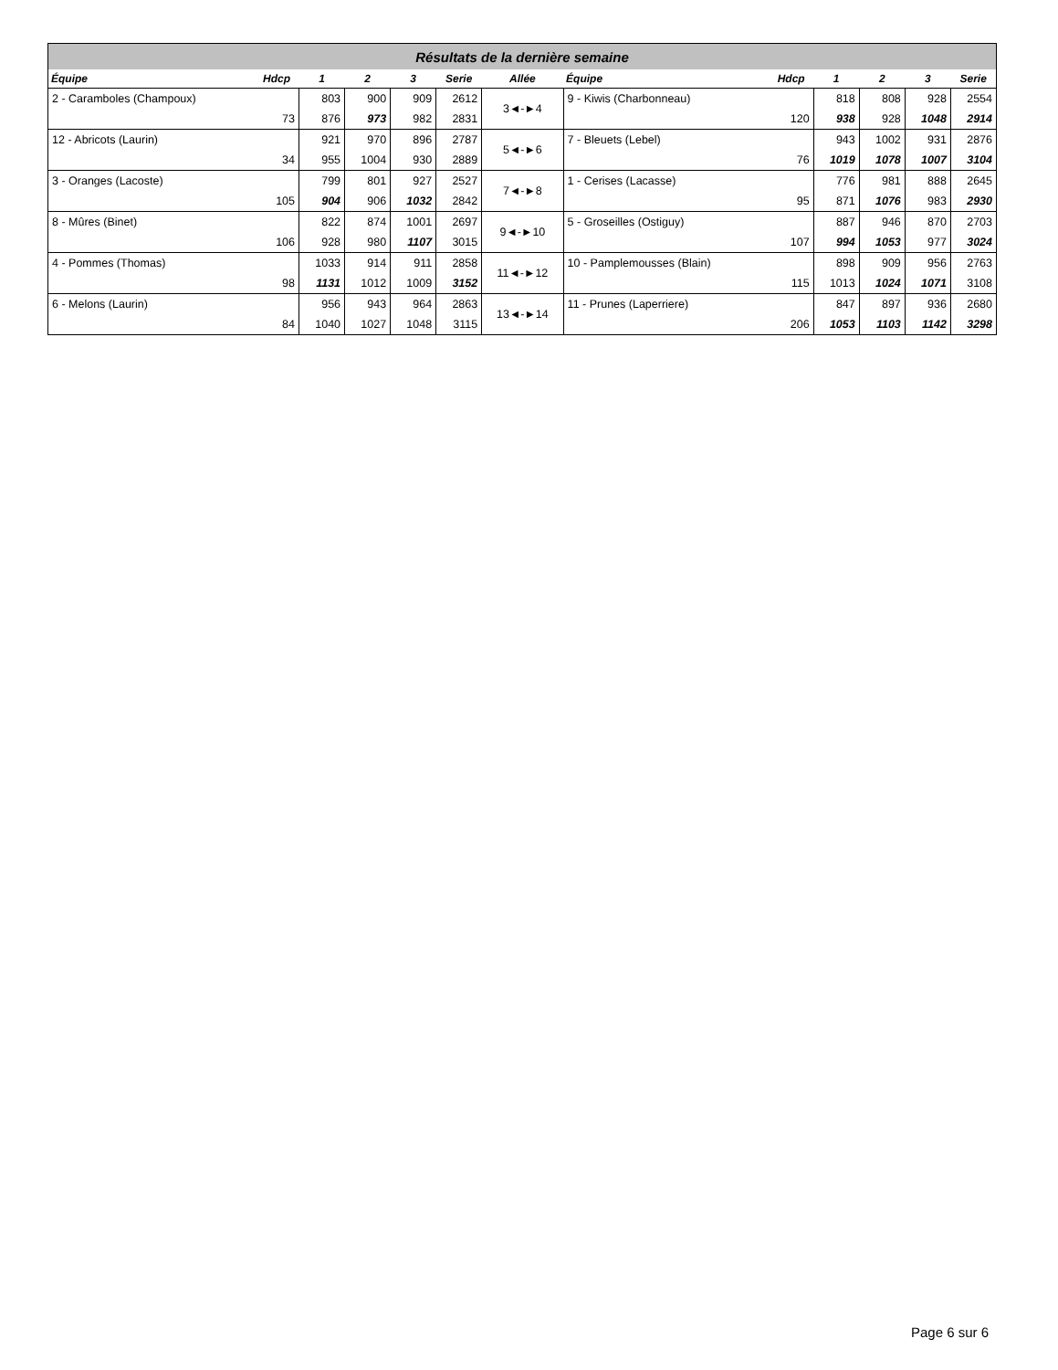| Résultats de la dernière semaine | | | | | | | | | | | | |
| Équipe | Hdcp | 1 | 2 | 3 | Serie | Allée | Équipe | Hdcp | 1 | 2 | 3 | Serie |
| 2 - Caramboles (Champoux) | | 803 | 900 | 909 | 2612 | 3◄-►4 | 9 - Kiwis (Charbonneau) | | 818 | 808 | 928 | 2554 |
| | 73 | 876 | 973 | 982 | 2831 | | | 120 | 938 | 928 | 1048 | 2914 |
| 12 - Abricots (Laurin) | | 921 | 970 | 896 | 2787 | 5◄-►6 | 7 - Bleuets (Lebel) | | 943 | 1002 | 931 | 2876 |
| | 34 | 955 | 1004 | 930 | 2889 | | | 76 | 1019 | 1078 | 1007 | 3104 |
| 3 - Oranges (Lacoste) | | 799 | 801 | 927 | 2527 | 7◄-►8 | 1 - Cerises (Lacasse) | | 776 | 981 | 888 | 2645 |
| | 105 | 904 | 906 | 1032 | 2842 | | | 95 | 871 | 1076 | 983 | 2930 |
| 8 - Mûres (Binet) | | 822 | 874 | 1001 | 2697 | 9◄-►10 | 5 - Groseilles (Ostiguy) | | 887 | 946 | 870 | 2703 |
| | 106 | 928 | 980 | 1107 | 3015 | | | 107 | 994 | 1053 | 977 | 3024 |
| 4 - Pommes (Thomas) | | 1033 | 914 | 911 | 2858 | 11◄-►12 | 10 - Pamplemousses (Blain) | | 898 | 909 | 956 | 2763 |
| | 98 | 1131 | 1012 | 1009 | 3152 | | | 115 | 1013 | 1024 | 1071 | 3108 |
| 6 - Melons (Laurin) | | 956 | 943 | 964 | 2863 | 13◄-►14 | 11 - Prunes (Laperriere) | | 847 | 897 | 936 | 2680 |
| | 84 | 1040 | 1027 | 1048 | 3115 | | | 206 | 1053 | 1103 | 1142 | 3298 |
Page 6 sur 6